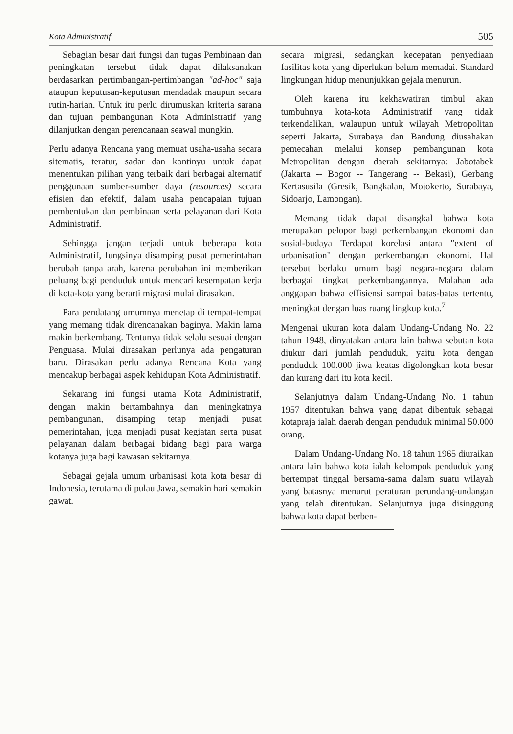Kota Administratif 505
Sebagian besar dari fungsi dan tugas Pembinaan dan peningkatan tersebut tidak dapat dilaksanakan berdasarkan pertimbangan-pertimbangan "ad-hoc" saja ataupun keputusan-keputusan mendadak maupun secara rutin-harian. Untuk itu perlu dirumuskan kriteria sarana dan tujuan pembangunan Kota Administratif yang dilanjutkan dengan perencanaan seawal mungkin.
Perlu adanya Rencana yang memuat usaha-usaha secara sitematis, teratur, sadar dan kontinyu untuk dapat menentukan pilihan yang terbaik dari berbagai alternatif penggunaan sumber-sumber daya (resources) secara efisien dan efektif, dalam usaha pencapaian tujuan pembentukan dan pembinaan serta pelayanan dari Kota Administratif.
Sehingga jangan terjadi untuk beberapa kota Administratif, fungsinya disamping pusat pemerintahan berubah tanpa arah, karena perubahan ini memberikan peluang bagi penduduk untuk mencari kesempatan kerja di kota-kota yang berarti migrasi mulai dirasakan.
Para pendatang umumnya menetap di tempat-tempat yang memang tidak direncanakan baginya. Makin lama makin berkembang. Tentunya tidak selalu sesuai dengan Penguasa. Mulai dirasakan perlunya ada pengaturan baru. Dirasakan perlu adanya Rencana Kota yang mencakup berbagai aspek kehidupan Kota Administratif.
Sekarang ini fungsi utama Kota Administratif, dengan makin bertambahnya dan meningkatnya pembangunan, disamping tetap menjadi pusat pemerintahan, juga menjadi pusat kegiatan serta pusat pelayanan dalam berbagai bidang bagi para warga kotanya juga bagi kawasan sekitarnya.
Sebagai gejala umum urbanisasi kota kota besar di Indonesia, terutama di pulau Jawa, semakin hari semakin gawat.
secara migrasi, sedangkan kecepatan penyediaan fasilitas kota yang diperlukan belum memadai. Standard lingkungan hidup menunjukkan gejala menurun.
Oleh karena itu kekhawatiran timbul akan tumbuhnya kota-kota Administratif yang tidak terkendalikan, walaupun untuk wilayah Metropolitan seperti Jakarta, Surabaya dan Bandung diusahakan pemecahan melalui konsep pembangunan kota Metropolitan dengan daerah sekitarnya: Jabotabek (Jakarta -- Bogor -- Tangerang -- Bekasi), Gerbang Kertasusila (Gresik, Bangkalan, Mojokerto, Surabaya, Sidoarjo, Lamongan).
Memang tidak dapat disangkal bahwa kota merupakan pelopor bagi perkembangan ekonomi dan sosial-budaya Terdapat korelasi antara "extent of urbanisation" dengan perkembangan ekonomi. Hal tersebut berlaku umum bagi negara-negara dalam berbagai tingkat perkembangannya. Malahan ada anggapan bahwa effisiensi sampai batas-batas tertentu, meningkat dengan luas ruang lingkup kota.<sup>7</sup>
Mengenai ukuran kota dalam Undang-Undang No. 22 tahun 1948, dinyatakan antara lain bahwa sebutan kota diukur dari jumlah penduduk, yaitu kota dengan penduduk 100.000 jiwa keatas digolongkan kota besar dan kurang dari itu kota kecil.
Selanjutnya dalam Undang-Undang No. 1 tahun 1957 ditentukan bahwa yang dapat dibentuk sebagai kotapraja ialah daerah dengan penduduk minimal 50.000 orang.
Dalam Undang-Undang No. 18 tahun 1965 diuraikan antara lain bahwa kota ialah kelompok penduduk yang bertempat tinggal bersama-sama dalam suatu wilayah yang batasnya menurut peraturan perundang-undangan yang telah ditentukan. Selanjutnya juga disinggung bahwa kota dapat berben-